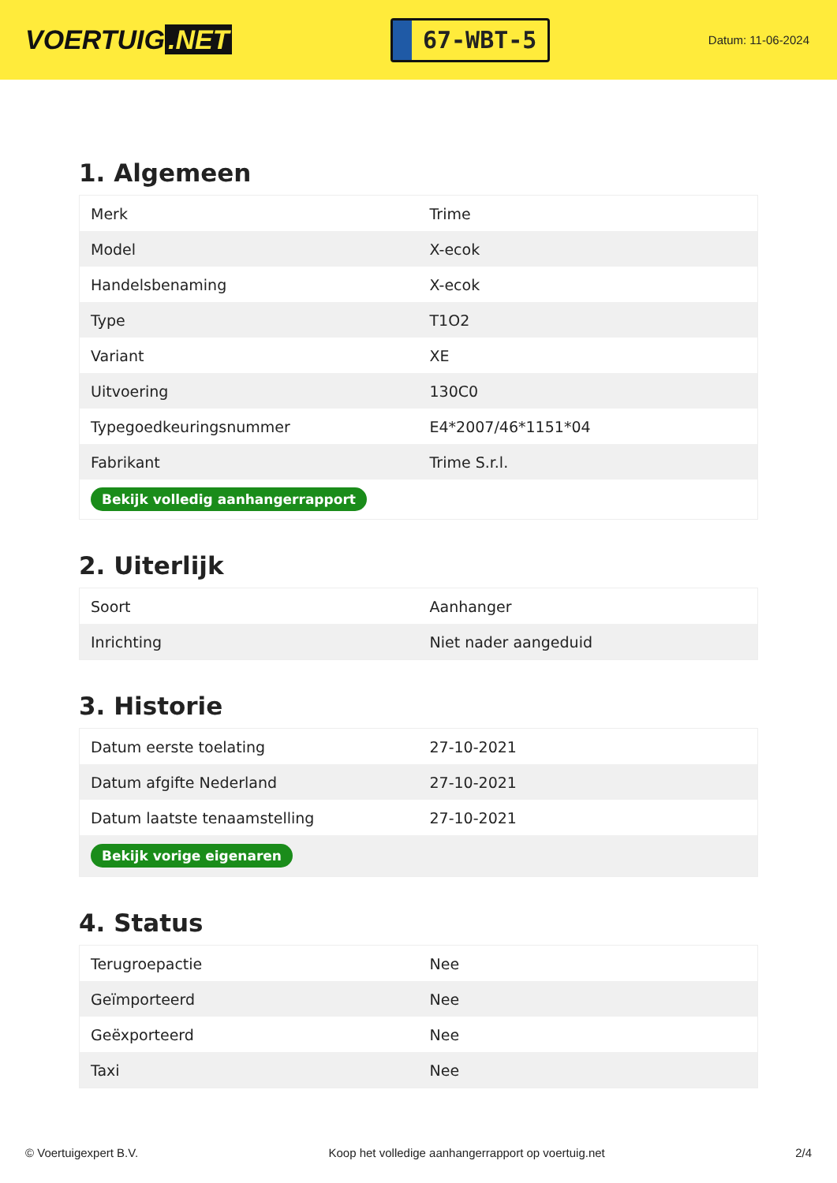VOERTUIG.NET
67-WBT-5
Datum: 11-06-2024
1. Algemeen
| Merk | Trime |
| Model | X-ecok |
| Handelsbenaming | X-ecok |
| Type | T1O2 |
| Variant | XE |
| Uitvoering | 130C0 |
| Typegoedkeuringsnummer | E4*2007/46*1151*04 |
| Fabrikant | Trime S.r.l. |
| Bekijk volledig aanhangerrapport | |
2. Uiterlijk
| Soort | Aanhanger |
| Inrichting | Niet nader aangeduid |
3. Historie
| Datum eerste toelating | 27-10-2021 |
| Datum afgifte Nederland | 27-10-2021 |
| Datum laatste tenaamstelling | 27-10-2021 |
| Bekijk vorige eigenaren | |
4. Status
| Terugroepactie | Nee |
| Geïmporteerd | Nee |
| Geëxporteerd | Nee |
| Taxi | Nee |
© Voertuigexpert B.V. Koop het volledige aanhangerrapport op voertuig.net 2/4